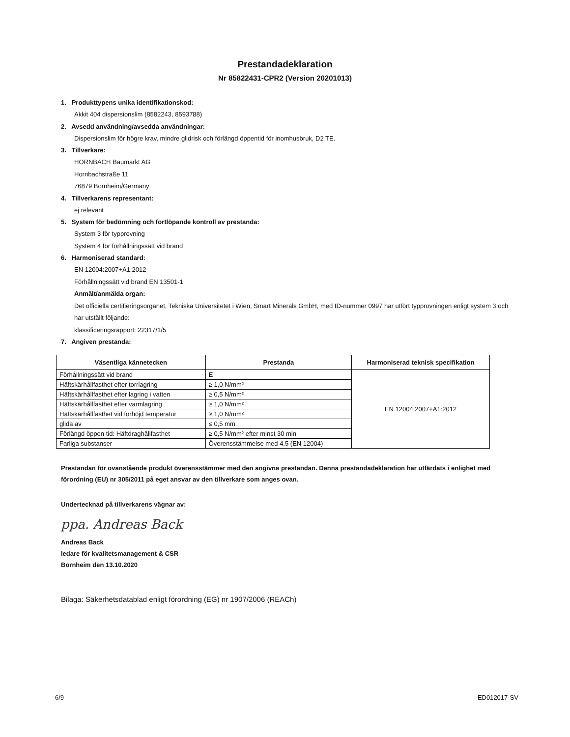Prestandadeklaration
Nr 85822431-CPR2 (Version 20201013)
1. Produkttypens unika identifikationskod:
Akkit 404 dispersionslim (8582243, 8593788)
2. Avsedd användning/avsedda användningar:
Dispersionslim för högre krav, mindre glidrisk och förlängd öppentid för inomhusbruk, D2 TE.
3. Tillverkare:
HORNBACH Baumarkt AG
Hornbachstraße 11
76879 Bornheim/Germany
4. Tillverkarens representant:
ej relevant
5. System för bedömning och fortlöpande kontroll av prestanda:
System 3 för typprovning
System 4 för förhållningssätt vid brand
6. Harmoniserad standard:
EN 12004:2007+A1:2012
Förhållningssätt vid brand EN 13501-1
Anmält/anmälda organ:
Det officiella certifieringsorganet, Tekniska Universitetet i Wien, Smart Minerals GmbH, med ID-nummer 0997 har utfört typprovningen enligt system 3 och har utställt följande:
klassificeringsrapport: 22317/1/5
7. Angiven prestanda:
| Väsentliga kännetecken | Prestanda | Harmoniserad teknisk specifikation |
| --- | --- | --- |
| Förhållningssätt vid brand | E | EN 12004:2007+A1:2012 |
| Häftskärhållfasthet efter torrlagring | ≥ 1,0 N/mm² | |
| Häftskärhållfasthet efter lagring i vatten | ≥ 0,5 N/mm² | |
| Häftskärhållfasthet efter varmlagring | ≥ 1,0 N/mm² | |
| Häftskärhållfasthet vid förhöjd temperatur | ≥ 1,0 N/mm² | |
| glida av | ≤ 0,5 mm | |
| Förlängd öppen tid: Häftdraghållfasthet | ≥ 0,5 N/mm² efter minst 30 min | |
| Farliga substanser | Överensstämmelse med 4.5 (EN 12004) | |
Prestandan för ovanstående produkt överensstämmer med den angivna prestandan. Denna prestandadeklaration har utfärdats i enlighet med förordning (EU) nr 305/2011 på eget ansvar av den tillverkare som anges ovan.
Undertecknad på tillverkarens vägnar av:
ppa. Andreas Back
Andreas Back
ledare för kvalitetsmanagement & CSR
Bornheim den 13.10.2020
Bilaga: Säkerhetsdatablad enligt förordning (EG) nr 1907/2006 (REACh)
6/9 ED012017-SV